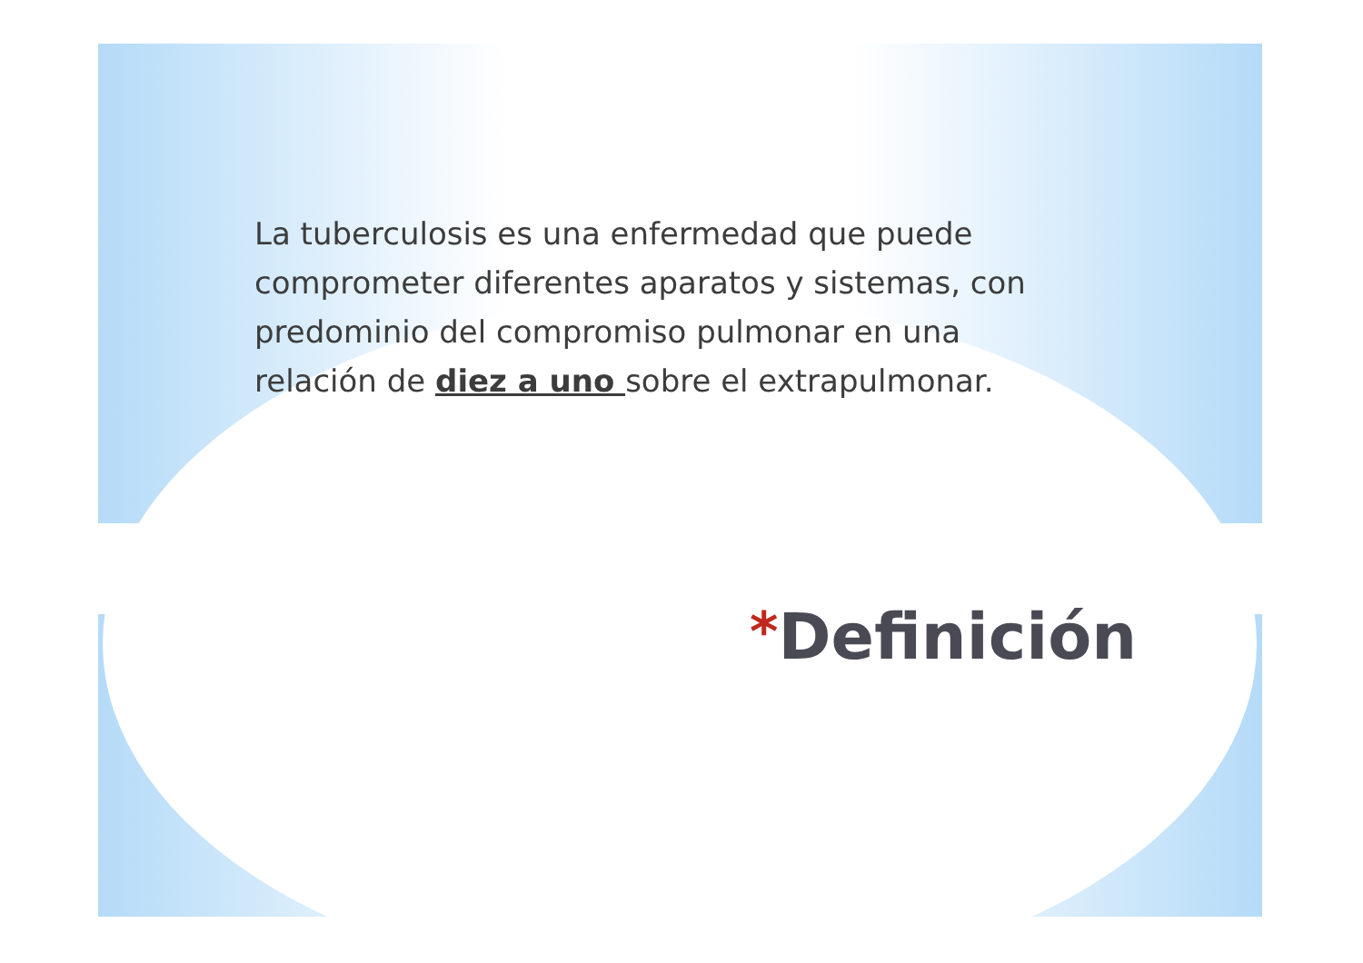La tuberculosis es una enfermedad que puede comprometer diferentes aparatos y sistemas, con predominio del compromiso pulmonar en una relación de diez a uno sobre el extrapulmonar.
*Definición